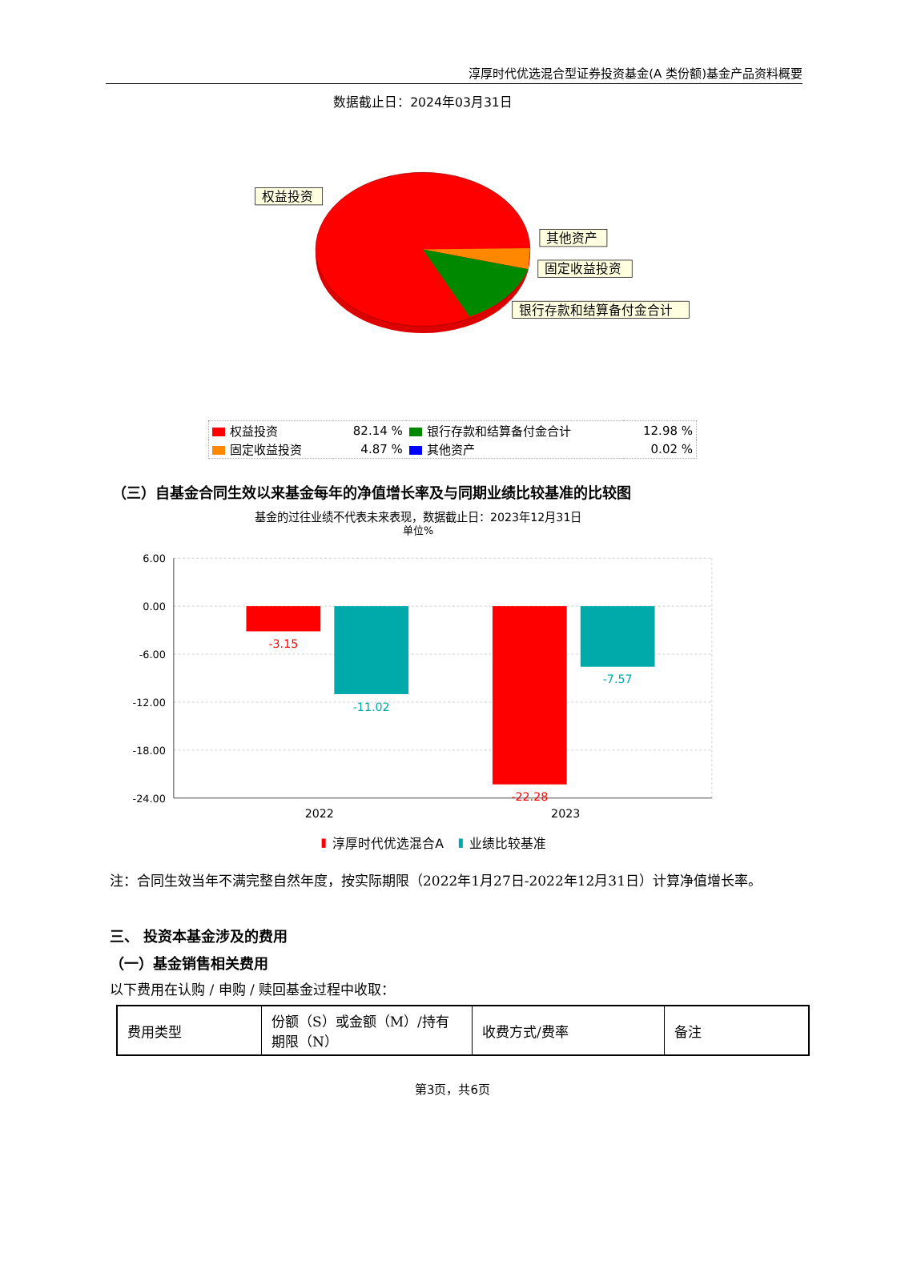淳厚时代优选混合型证券投资基金(A 类份额)基金产品资料概要
数据截止日：2024年03月31日
权益投资
其他资产
固定收益投资
银行存款和结算备付金合计
| 权益投资 | 82.14 % | 银行存款和结算备付金合计 | 12.98 % |
| 固定收益投资 | 4.87 % | 其他资产 | 0.02 % |
（三）自基金合同生效以来基金每年的净值增长率及与同期业绩比较基准的比较图
基金的过往业绩不代表未来表现，数据截止日：2023年12月31日
单位%
6.00
0.00
-6.00
-12.00
-18.00
-24.00
-3.15
-11.02
-22.28
-7.57
2022
2023
淳厚时代优选混合A
业绩比较基准
注：合同生效当年不满完整自然年度，按实际期限（2022年1月27日-2022年12月31日）计算净值增长率。
三、 投资本基金涉及的费用
（一）基金销售相关费用
以下费用在认购 / 申购 / 赎回基金过程中收取：
| 费用类型 | 份额（S）或金额（M）/持有期限（N） | 收费方式/费率 | 备注 |
| --- | --- | --- | --- |
第3页，共6页